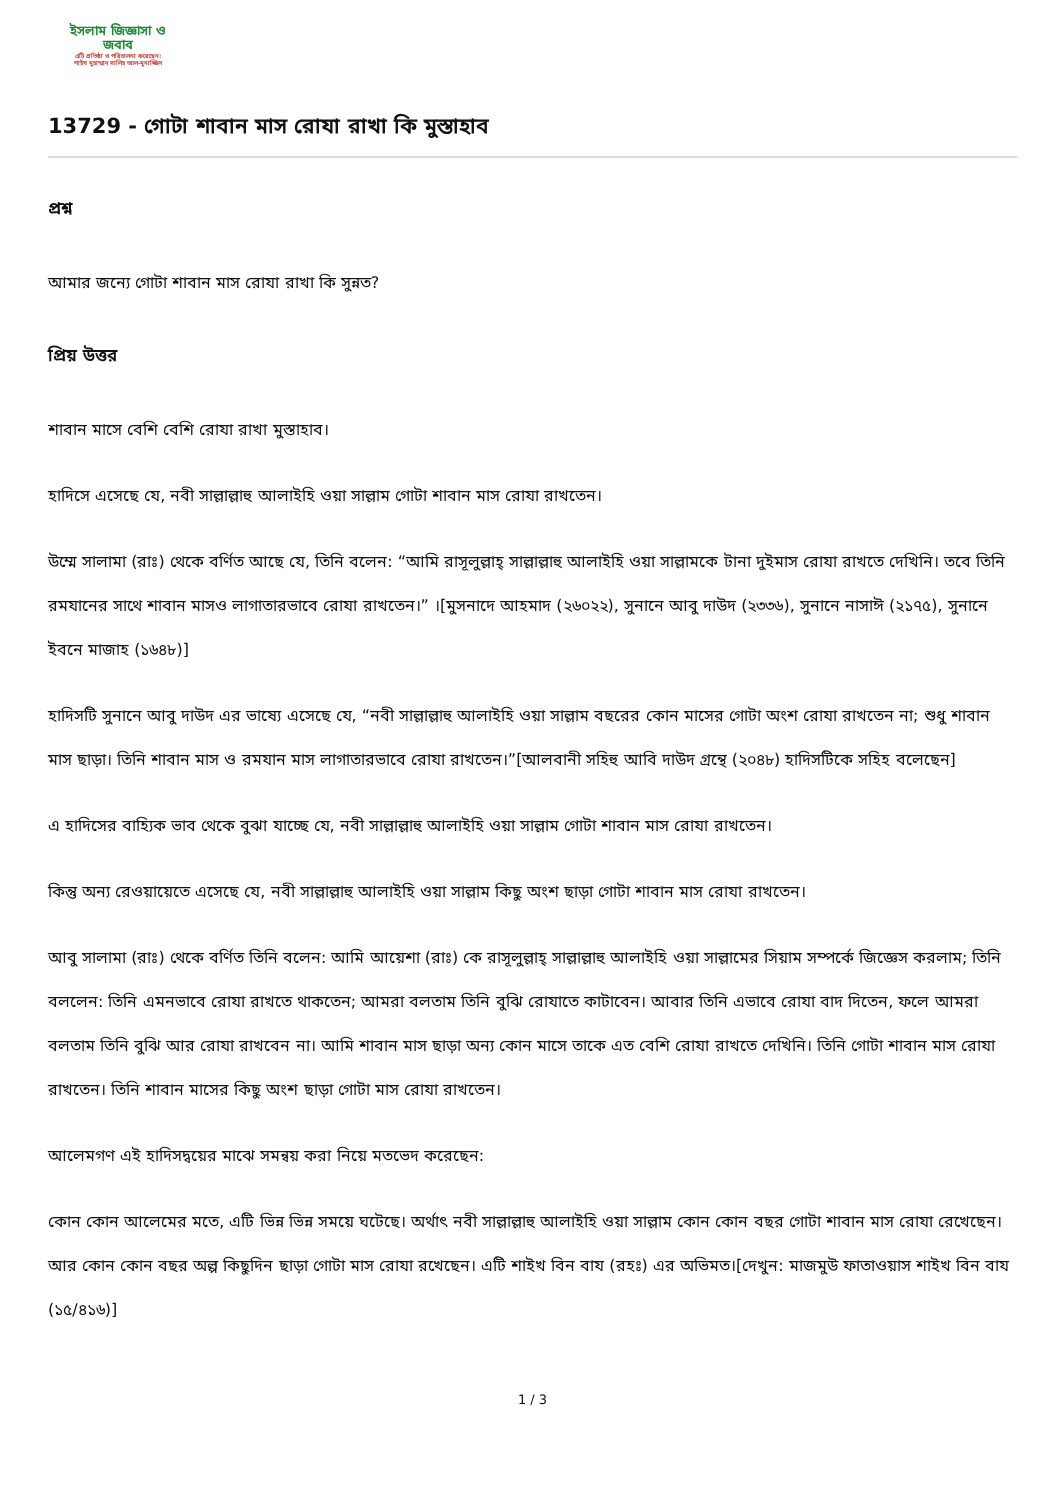ইসলাম জিজ্ঞাসা ও
জবাব
এটি প্রতিষ্ঠা ও পরিচালনা করেছেন:
শাইখ মুহাম্মাদ সালিহ আল-মুনাজ্জিদ
13729 - গোটা শাবান মাস রোযা রাখা কি মুস্তাহাব
প্রশ্ন
আমার জন্যে গোটা শাবান মাস রোযা রাখা কি সুন্নত?
প্রিয় উত্তর
শাবান মাসে বেশি বেশি রোযা রাখা মুস্তাহাব।
হাদিসে এসেছে যে, নবী সাল্লাল্লাহু আলাইহি ওয়া সাল্লাম গোটা শাবান মাস রোযা রাখতেন।
উম্মে সালামা (রাঃ) থেকে বর্ণিত আছে যে, তিনি বলেন: “আমি রাসূলুল্লাহ্‌ সাল্লাল্লাহু আলাইহি ওয়া সাল্লামকে টানা দুইমাস রোযা রাখতে দেখিনি। তবে তিনি রমযানের সাথে শাবান মাসও লাগাতারভাবে রোযা রাখতেন।” ।[মুসনাদে আহমাদ (২৬০২২), সুনানে আবু দাউদ (২৩৩৬), সুনানে নাসাঈ (২১৭৫), সুনানে ইবনে মাজাহ (১৬৪৮)]
হাদিসটি সুনানে আবু দাউদ এর ভাষ্যে এসেছে যে, “নবী সাল্লাল্লাহু আলাইহি ওয়া সাল্লাম বছরের কোন মাসের গোটা অংশ রোযা রাখতেন না; শুধু শাবান মাস ছাড়া। তিনি শাবান মাস ও রমযান মাস লাগাতারভাবে রোযা রাখতেন।”[আলবানী সহিহু আবি দাউদ গ্রন্থে (২০৪৮) হাদিসটিকে সহিহ বলেছেন]
এ হাদিসের বাহ্যিক ভাব থেকে বুঝা যাচ্ছে যে, নবী সাল্লাল্লাহু আলাইহি ওয়া সাল্লাম গোটা শাবান মাস রোযা রাখতেন।
কিন্তু অন্য রেওয়ায়েতে এসেছে যে, নবী সাল্লাল্লাহু আলাইহি ওয়া সাল্লাম কিছু অংশ ছাড়া গোটা শাবান মাস রোযা রাখতেন।
আবু সালামা (রাঃ) থেকে বর্ণিত তিনি বলেন: আমি আয়েশা (রাঃ) কে রাসূলুল্লাহ্‌ সাল্লাল্লাহু আলাইহি ওয়া সাল্লামের সিয়াম সম্পর্কে জিজ্ঞেস করলাম; তিনি বললেন: তিনি এমনভাবে রোযা রাখতে থাকতেন; আমরা বলতাম তিনি বুঝি রোযাতে কাটাবেন। আবার তিনি এভাবে রোযা বাদ দিতেন, ফলে আমরা বলতাম তিনি বুঝি আর রোযা রাখবেন না। আমি শাবান মাস ছাড়া অন্য কোন মাসে তাকে এত বেশি রোযা রাখতে দেখিনি। তিনি গোটা শাবান মাস রোযা রাখতেন। তিনি শাবান মাসের কিছু অংশ ছাড়া গোটা মাস রোযা রাখতেন।
আলেমগণ এই হাদিসদ্বয়ের মাঝে সমন্বয় করা নিয়ে মতভেদ করেছেন:
কোন কোন আলেমের মতে, এটি ভিন্ন ভিন্ন সময়ে ঘটেছে। অর্থাৎ নবী সাল্লাল্লাহু আলাইহি ওয়া সাল্লাম কোন কোন বছর গোটা শাবান মাস রোযা রেখেছেন। আর কোন কোন বছর অল্প কিছুদিন ছাড়া গোটা মাস রোযা রখেছেন। এটি শাইখ বিন বায (রহঃ) এর অভিমত।[দেখুন: মাজমুউ ফাতাওয়াস শাইখ বিন বায (১৫/৪১৬)]
1 / 3